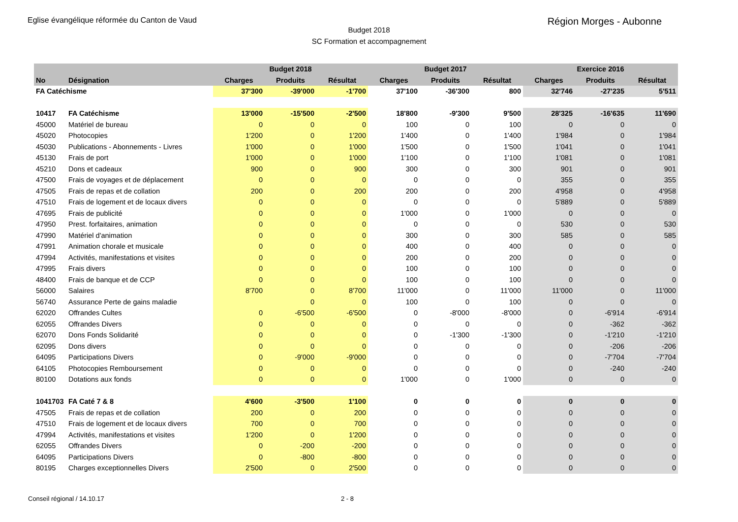Eglise évangélique réformée du Canton de Vaud
Région Morges - Aubonne
Budget 2018
SC Formation et accompagnement
| | | | Budget 2018 | | | Budget 2017 | | | Exercice 2016 | |
| --- | --- | --- | --- | --- | --- | --- | --- | --- | --- | --- |
| No | Désignation | Charges | Produits | Résultat | Charges | Produits | Résultat | Charges | Produits | Résultat |
| FA Catéchisme | | 37'300 | -39'000 | -1'700 | 37'100 | -36'300 | 800 | 32'746 | -27'235 | 5'511 |
| 10417 | FA Catéchisme | 13'000 | -15'500 | -2'500 | 18'800 | -9'300 | 9'500 | 28'325 | -16'635 | 11'690 |
| 45000 | Matériel de bureau | 0 | 0 | 0 | 100 | 0 | 100 | 0 | 0 | 0 |
| 45020 | Photocopies | 1'200 | 0 | 1'200 | 1'400 | 0 | 1'400 | 1'984 | 0 | 1'984 |
| 45030 | Publications - Abonnements - Livres | 1'000 | 0 | 1'000 | 1'500 | 0 | 1'500 | 1'041 | 0 | 1'041 |
| 45130 | Frais de port | 1'000 | 0 | 1'000 | 1'100 | 0 | 1'100 | 1'081 | 0 | 1'081 |
| 45210 | Dons et cadeaux | 900 | 0 | 900 | 300 | 0 | 300 | 901 | 0 | 901 |
| 47500 | Frais de voyages et de déplacement | 0 | 0 | 0 | 0 | 0 | 0 | 355 | 0 | 355 |
| 47505 | Frais de repas et de collation | 200 | 0 | 200 | 200 | 0 | 200 | 4'958 | 0 | 4'958 |
| 47510 | Frais de logement et de locaux divers | 0 | 0 | 0 | 0 | 0 | 0 | 5'889 | 0 | 5'889 |
| 47695 | Frais de publicité | 0 | 0 | 0 | 1'000 | 0 | 1'000 | 0 | 0 | 0 |
| 47950 | Prest. forfaitaires, animation | 0 | 0 | 0 | 0 | 0 | 0 | 530 | 0 | 530 |
| 47990 | Matériel d'animation | 0 | 0 | 0 | 300 | 0 | 300 | 585 | 0 | 585 |
| 47991 | Animation chorale et musicale | 0 | 0 | 0 | 400 | 0 | 400 | 0 | 0 | 0 |
| 47994 | Activités, manifestations et visites | 0 | 0 | 0 | 200 | 0 | 200 | 0 | 0 | 0 |
| 47995 | Frais divers | 0 | 0 | 0 | 100 | 0 | 100 | 0 | 0 | 0 |
| 48400 | Frais de banque et de CCP | 0 | 0 | 0 | 100 | 0 | 100 | 0 | 0 | 0 |
| 56000 | Salaires | 8'700 | 0 | 8'700 | 11'000 | 0 | 11'000 | 11'000 | 0 | 11'000 |
| 56740 | Assurance Perte de gains maladie | | 0 | 0 | 100 | 0 | 100 | 0 | 0 | 0 |
| 62020 | Offrandes Cultes | 0 | -6'500 | -6'500 | 0 | -8'000 | -8'000 | 0 | -6'914 | -6'914 |
| 62055 | Offrandes Divers | 0 | 0 | 0 | 0 | 0 | 0 | 0 | -362 | -362 |
| 62070 | Dons Fonds Solidarité | 0 | 0 | 0 | 0 | -1'300 | -1'300 | 0 | -1'210 | -1'210 |
| 62095 | Dons divers | 0 | 0 | 0 | 0 | 0 | 0 | 0 | -206 | -206 |
| 64095 | Participations Divers | 0 | -9'000 | -9'000 | 0 | 0 | 0 | 0 | -7'704 | -7'704 |
| 64105 | Photocopies Remboursement | 0 | 0 | 0 | 0 | 0 | 0 | 0 | -240 | -240 |
| 80100 | Dotations aux fonds | 0 | 0 | 0 | 1'000 | 0 | 1'000 | 0 | 0 | 0 |
| 1041703 | FA Caté 7 & 8 | 4'600 | -3'500 | 1'100 | 0 | 0 | 0 | 0 | 0 | 0 |
| 47505 | Frais de repas et de collation | 200 | 0 | 200 | 0 | 0 | 0 | 0 | 0 | 0 |
| 47510 | Frais de logement et de locaux divers | 700 | 0 | 700 | 0 | 0 | 0 | 0 | 0 | 0 |
| 47994 | Activités, manifestations et visites | 1'200 | 0 | 1'200 | 0 | 0 | 0 | 0 | 0 | 0 |
| 62055 | Offrandes Divers | 0 | -200 | -200 | 0 | 0 | 0 | 0 | 0 | 0 |
| 64095 | Participations Divers | 0 | -800 | -800 | 0 | 0 | 0 | 0 | 0 | 0 |
| 80195 | Charges exceptionnelles Divers | 2'500 | 0 | 2'500 | 0 | 0 | 0 | 0 | 0 | 0 |
Conseil régional / 14.10.17 2 - 8